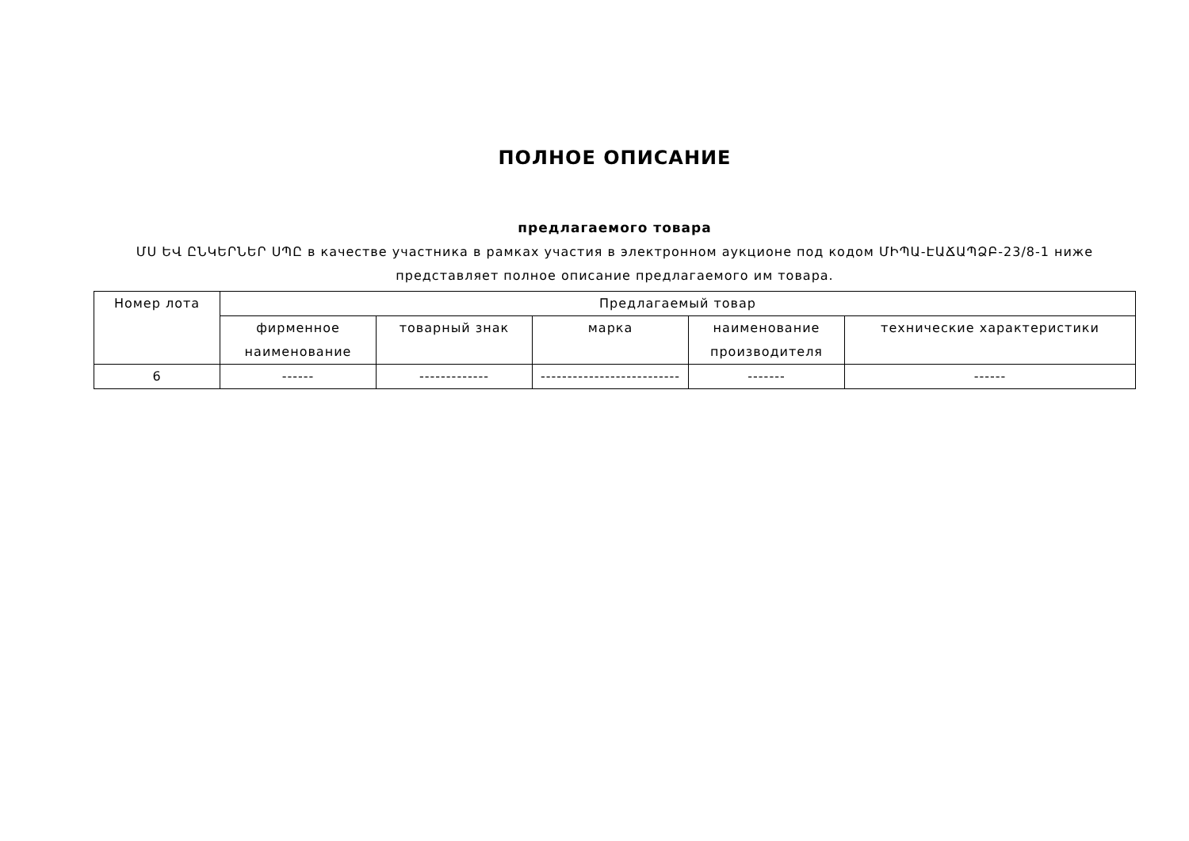ПОЛНОЕ ОПИСАНИЕ
предлагаемого товара
ՄՍ ԵՎ ԸՆԿԵՐՆԵՐ ՍՊԸ в качестве участника в рамках участия в электронном аукционе под кодом ՄԻՊԱ-ԷԱՃԱՊՁԲ-23/8-1 ниже представляет полное описание предлагаемого им товара.
| Номер лота | Предлагаемый товар | | | | |
| --- | --- | --- | --- | --- | --- |
| | фирменное наименование | товарный знак | марка | наименование производителя | технические характеристики |
| 6 | ------ | ------------- | -------------------------- | ------- | ------ |